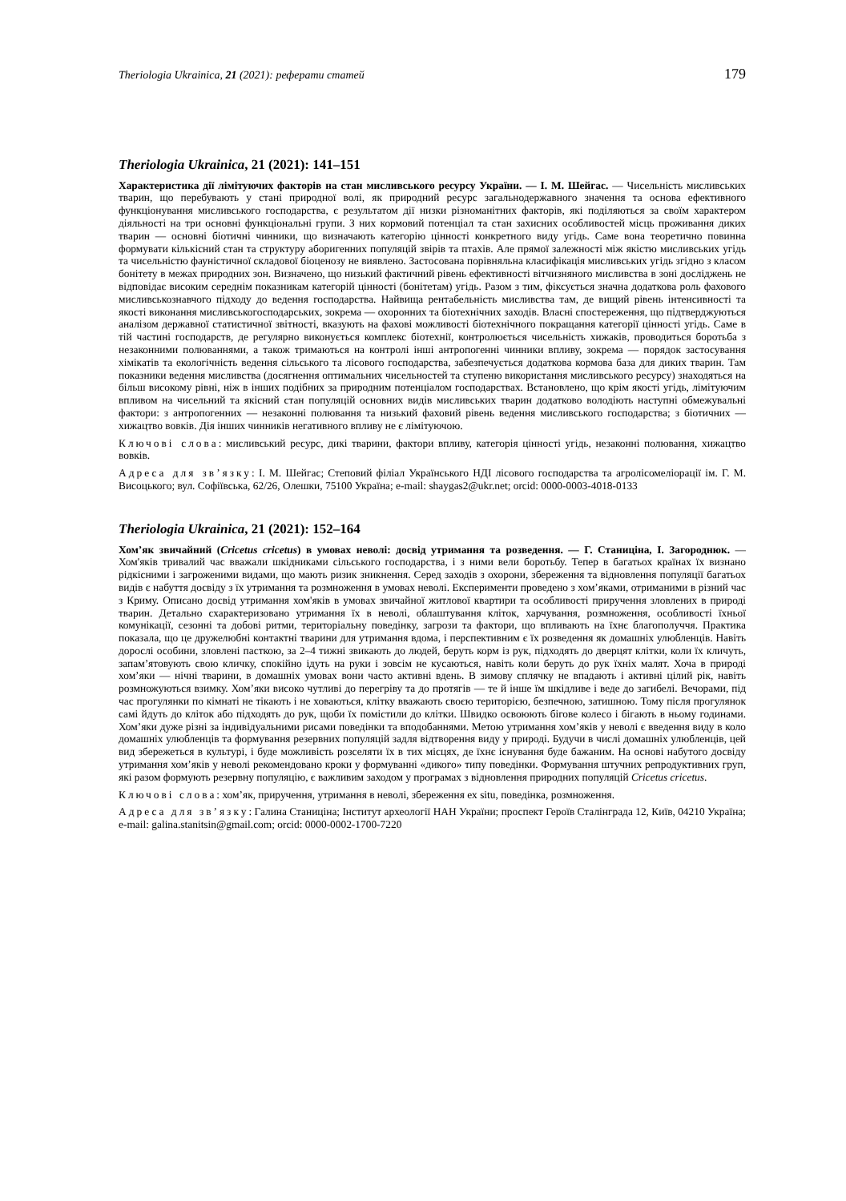Theriologia Ukrainica, 21 (2021): реферати статей 179
Theriologia Ukrainica, 21 (2021): 141–151
Характеристика дії лімітуючих факторів на стан мисливського ресурсу України. — І. М. Шейгас. — Чисельність мисливських тварин, що перебувають у стані природної волі, як природний ресурс загальнодержавного значення та основа ефективного функціонування мисливського господарства, є результатом дії низки різноманітних факторів, які поділяються за своїм характером діяльності на три основні функціональні групи. З них кормовий потенціал та стан захисних особливостей місць проживання диких тварин — основні біотичні чинники, що визначають категорію цінності конкретного виду угідь. Саме вона теоретично повинна формувати кількісний стан та структуру аборигенних популяцій звірів та птахів. Але прямої залежності між якістю мисливських угідь та чисельністю фауністичної складової біоценозу не виявлено. Застосована порівняльна класифікація мисливських угідь згідно з класом бонітету в межах природних зон. Визначено, що низький фактичний рівень ефективності вітчизняного мисливства в зоні досліджень не відповідає високим середнім показникам категорій цінності (бонітетам) угідь. Разом з тим, фіксується значна додаткова роль фахового мисливськознавчого підходу до ведення господарства. Найвища рентабельність мисливства там, де вищий рівень інтенсивності та якості виконання мисливськогосподарських, зокрема — охоронних та біотехнічних заходів. Власні спостереження, що підтверджуються аналізом державної статистичної звітності, вказують на фахові можливості біотехнічного покращання категорії цінності угідь. Саме в тій частині господарств, де регулярно виконується комплекс біотехнії, контролюється чисельність хижаків, проводиться боротьба з незаконними полюваннями, а також тримаються на контролі інші антропогенні чинники впливу, зокрема — порядок застосування хімікатів та екологічність ведення сільського та лісового господарства, забезпечується додаткова кормова база для диких тварин. Там показники ведення мисливства (досягнення оптимальних чисельностей та ступеню використання мисливського ресурсу) знаходяться на більш високому рівні, ніж в інших подібних за природним потенціалом господарствах. Встановлено, що крім якості угідь, лімітуючим впливом на чисельний та якісний стан популяцій основних видів мисливських тварин додатково володіють наступні обмежувальні фактори: з антропогенних — незаконні полювання та низький фаховий рівень ведення мисливського господарства; з біотичних — хижацтво вовків. Дія інших чинників негативного впливу не є лімітуючою.
Ключові слова: мисливський ресурс, дикі тварини, фактори впливу, категорія цінності угідь, незаконні полювання, хижацтво вовків.
Адреса для зв’язку: І. М. Шейгас; Степовий філіал Українського НДІ лісового господарства та агролісомеліорації ім. Г. М. Висоцького; вул. Софіївська, 62/26, Олешки, 75100 Україна; e-mail: shaygas2@ukr.net; orcid: 0000-0003-4018-0133
Theriologia Ukrainica, 21 (2021): 152–164
Хом’як звичайний (Cricetus cricetus) в умовах неволі: досвід утримання та розведення. — Г. Станиціна, І. Загороднюк. — Хом'яків тривалий час вважали шкідниками сільського господарства, і з ними вели боротьбу. Тепер в багатьох країнах їх визнано рідкісними і загроженими видами, що мають ризик зникнення. Серед заходів з охорони, збереження та відновлення популяції багатьох видів є набуття досвіду з їх утримання та розмноження в умовах неволі. Експерименти проведено з хом’яками, отриманими в різний час з Криму. Описано досвід утримання хом'яків в умовах звичайної житлової квартири та особливості приручення зловлених в природі тварин. Детально схарактеризовано утримання їх в неволі, облаштування кліток, харчування, розмноження, особливості їхньої комунікації, сезонні та добові ритми, територіальну поведінку, загрози та фактори, що впливають на їхнє благополуччя. Практика показала, що це дружелюбні контактні тварини для утримання вдома, і перспективним є їх розведення як домашніх улюбленців. Навіть дорослі особини, зловлені пасткою, за 2–4 тижні звикають до людей, беруть корм із рук, підходять до дверцят клітки, коли їх кличуть, запам’ятовують свою кличку, спокійно ідуть на руки і зовсім не кусаються, навіть коли беруть до рук їхніх малят. Хоча в природі хом’яки — нічні тварини, в домашніх умовах вони часто активні вдень. В зимову сплячку не впадають і активні цілий рік, навіть розмножуються взимку. Хом’яки високо чутливі до перегріву та до протягів — те й інше їм шкідливе і веде до загибелі. Вечорами, під час прогулянки по кімнаті не тікають і не ховаються, клітку вважають своєю територією, безпечною, затишною. Тому після прогулянок самі йдуть до кліток або підходять до рук, щоби їх помістили до клітки. Швидко освоюють бігове колесо і бігають в ньому годинами. Хом’яки дуже різні за індивідуальними рисами поведінки та вподобаннями. Метою утримання хом’яків у неволі є введення виду в коло домашніх улюбленців та формування резервних популяцій задля відтворення виду у природі. Будучи в числі домашніх улюбленців, цей вид збережеться в культурі, і буде можливість розселяти їх в тих місцях, де їхнє існування буде бажаним. На основі набутого досвіду утримання хом’яків у неволі рекомендовано кроки у формуванні «дикого» типу поведінки. Формування штучних репродуктивних груп, які разом формують резервну популяцію, є важливим заходом у програмах з відновлення природних популяцій Cricetus cricetus.
Ключові слова: хом’як, приручення, утримання в неволі, збереження ex situ, поведінка, розмноження.
Адреса для зв’язку: Галина Станиціна; Інститут археології НАН України; проспект Героїв Сталінграда 12, Київ, 04210 Україна; e-mail: galina.stanitsin@gmail.com; orcid: 0000-0002-1700-7220